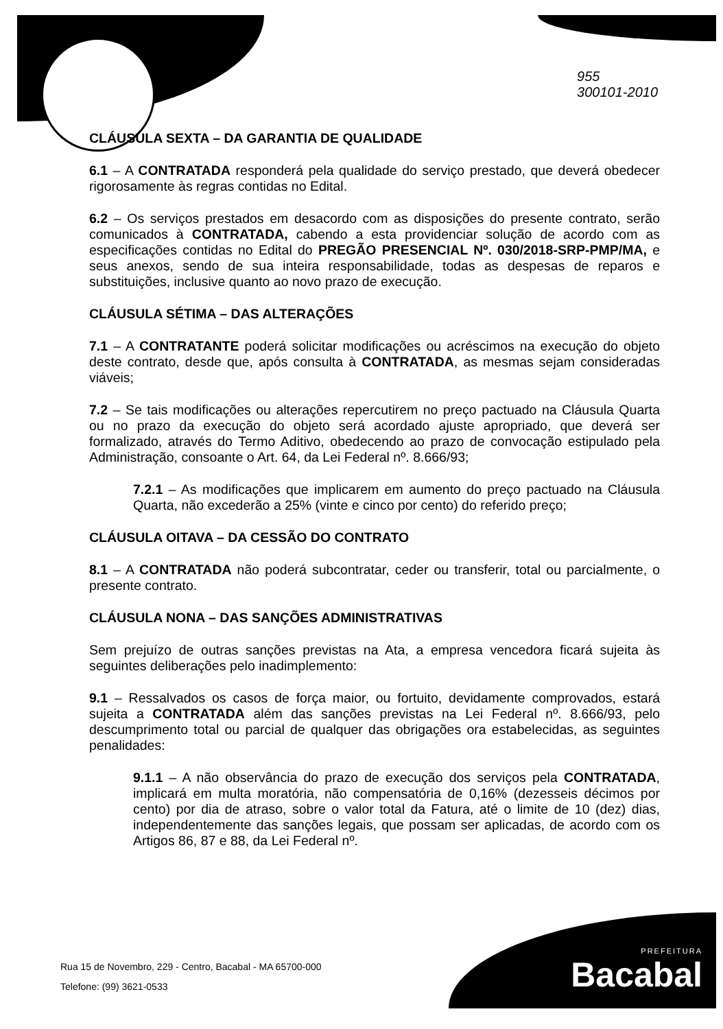955
300101-2010
CLÁUSULA SEXTA – DA GARANTIA DE QUALIDADE
6.1 – A CONTRATADA responderá pela qualidade do serviço prestado, que deverá obedecer rigorosamente às regras contidas no Edital.
6.2 – Os serviços prestados em desacordo com as disposições do presente contrato, serão comunicados à CONTRATADA, cabendo a esta providenciar solução de acordo com as especificações contidas no Edital do PREGÃO PRESENCIAL Nº. 030/2018-SRP-PMP/MA, e seus anexos, sendo de sua inteira responsabilidade, todas as despesas de reparos e substituições, inclusive quanto ao novo prazo de execução.
CLÁUSULA SÉTIMA – DAS ALTERAÇÕES
7.1 – A CONTRATANTE poderá solicitar modificações ou acréscimos na execução do objeto deste contrato, desde que, após consulta à CONTRATADA, as mesmas sejam consideradas viáveis;
7.2 – Se tais modificações ou alterações repercutirem no preço pactuado na Cláusula Quarta ou no prazo da execução do objeto será acordado ajuste apropriado, que deverá ser formalizado, através do Termo Aditivo, obedecendo ao prazo de convocação estipulado pela Administração, consoante o Art. 64, da Lei Federal nº. 8.666/93;
7.2.1 – As modificações que implicarem em aumento do preço pactuado na Cláusula Quarta, não excederão a 25% (vinte e cinco por cento) do referido preço;
CLÁUSULA OITAVA – DA CESSÃO DO CONTRATO
8.1 – A CONTRATADA não poderá subcontratar, ceder ou transferir, total ou parcialmente, o presente contrato.
CLÁUSULA NONA – DAS SANÇÕES ADMINISTRATIVAS
Sem prejuízo de outras sanções previstas na Ata, a empresa vencedora ficará sujeita às seguintes deliberações pelo inadimplemento:
9.1 – Ressalvados os casos de força maior, ou fortuito, devidamente comprovados, estará sujeita a CONTRATADA além das sanções previstas na Lei Federal nº. 8.666/93, pelo descumprimento total ou parcial de qualquer das obrigações ora estabelecidas, as seguintes penalidades:
9.1.1 – A não observância do prazo de execução dos serviços pela CONTRATADA, implicará em multa moratória, não compensatória de 0,16% (dezesseis décimos por cento) por dia de atraso, sobre o valor total da Fatura, até o limite de 10 (dez) dias, independentemente das sanções legais, que possam ser aplicadas, de acordo com os Artigos 86, 87 e 88, da Lei Federal nº.
Rua 15 de Novembro, 229 - Centro, Bacabal - MA 65700-000
Telefone: (99) 3621-0533
PREFEITURA
Bacabal